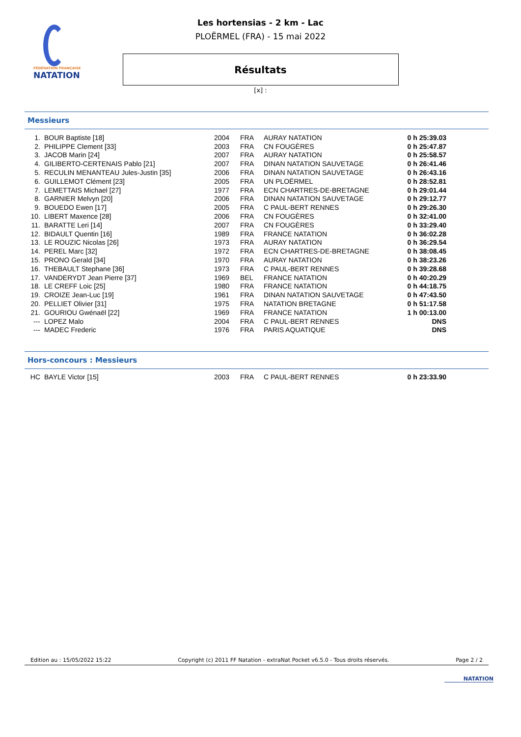FÉDÉRATION FRANÇAISE
NATATION
Les hortensias - 2 km - Lac
PLOËRMEL (FRA) - 15 mai 2022
Résultats
[x] :
Messieurs
| 1. | BOUR Baptiste [18] | 2004 | FRA | AURAY NATATION | 0 h 25:39.03 |
| 2. | PHILIPPE Clement [33] | 2003 | FRA | CN FOUGÈRES | 0 h 25:47.87 |
| 3. | JACOB Marin [24] | 2007 | FRA | AURAY NATATION | 0 h 25:58.57 |
| 4. | GILIBERTO-CERTENAIS Pablo [21] | 2007 | FRA | DINAN NATATION SAUVETAGE | 0 h 26:41.46 |
| 5. | RECULIN MENANTEAU Jules-Justin [35] | 2006 | FRA | DINAN NATATION SAUVETAGE | 0 h 26:43.16 |
| 6. | GUILLEMOT Clément [23] | 2005 | FRA | UN PLOËRMEL | 0 h 28:52.81 |
| 7. | LEMETTAIS Michael [27] | 1977 | FRA | ECN CHARTRES-DE-BRETAGNE | 0 h 29:01.44 |
| 8. | GARNIER Melvyn [20] | 2006 | FRA | DINAN NATATION SAUVETAGE | 0 h 29:12.77 |
| 9. | BOUEDO Ewen [17] | 2005 | FRA | C PAUL-BERT RENNES | 0 h 29:26.30 |
| 10. | LIBERT Maxence [28] | 2006 | FRA | CN FOUGÈRES | 0 h 32:41.00 |
| 11. | BARATTE Leri [14] | 2007 | FRA | CN FOUGÈRES | 0 h 33:29.40 |
| 12. | BIDAULT Quentin [16] | 1989 | FRA | FRANCE NATATION | 0 h 36:02.28 |
| 13. | LE ROUZIC Nicolas [26] | 1973 | FRA | AURAY NATATION | 0 h 36:29.54 |
| 14. | PEREL Marc [32] | 1972 | FRA | ECN CHARTRES-DE-BRETAGNE | 0 h 38:08.45 |
| 15. | PRONO Gerald [34] | 1970 | FRA | AURAY NATATION | 0 h 38:23.26 |
| 16. | THEBAULT Stephane [36] | 1973 | FRA | C PAUL-BERT RENNES | 0 h 39:28.68 |
| 17. | VANDERYDT Jean Pierre [37] | 1969 | BEL | FRANCE NATATION | 0 h 40:20.29 |
| 18. | LE CREFF Loic [25] | 1980 | FRA | FRANCE NATATION | 0 h 44:18.75 |
| 19. | CROIZE Jean-Luc [19] | 1961 | FRA | DINAN NATATION SAUVETAGE | 0 h 47:43.50 |
| 20. | PELLIET Olivier [31] | 1975 | FRA | NATATION BRETAGNE | 0 h 51:17.58 |
| 21. | GOURIOU Gwénaël [22] | 1969 | FRA | FRANCE NATATION | 1 h 00:13.00 |
| --- | LOPEZ Malo | 2004 | FRA | C PAUL-BERT RENNES | DNS |
| --- | MADEC Frederic | 1976 | FRA | PARIS AQUATIQUE | DNS |
Hors-concours : Messieurs
| HC | BAYLE Victor [15] | 2003 | FRA | C PAUL-BERT RENNES | 0 h 23:33.90 |
Edition au : 15/05/2022 15:22 Copyright (c) 2011 FF Natation - extraNat Pocket v6.5.0 - Tous droits réservés. Page 2 / 2
NATATION